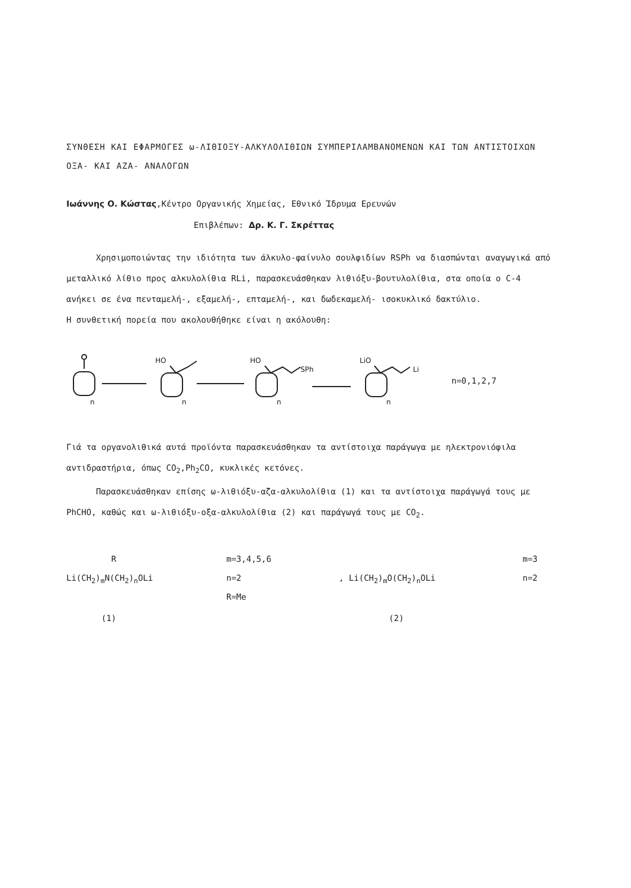ΣΥΝΘΕΣΗ ΚΑΙ ΕΦΑΡΜΟΓΕΣ ω-ΛΙΘΙΟΞΥ-ΑΛΚΥΛΟΛΙΘΙΩΝ ΣΥΜΠΕΡΙΛΑΜΒΑΝΟΜΕΝΩΝ ΚΑΙ ΤΩΝ ΑΝΤΙΣΤΟΙΧΩΝ ΟΞΑ- ΚΑΙ ΑΖΑ- ΑΝΑΛΟΓΩΝ
Ιωάννης Ο. Κώστας,Κέντρο Οργανικής Χημείας, Εθνικό Ίδρυμα Ερευνών
Επιβλέπων: Δρ. Κ. Γ. Σκρέττας
Χρησιμοποιώντας την ιδιότητα των άλκυλο-φαίνυλο σουλφιδίων RSPh να διασπώνται αναγωγικά από μεταλλικό λίθιο προς αλκυλολίθια RLi, παρασκευάσθηκαν λιθιόξυ-βουτυλολίθια, στα οποία ο C-4 ανήκει σε ένα πενταμελή-, εξαμελή-, επταμελή-, και δωδεκαμελή- ισοκυκλικό δακτύλιο.
Η συνθετική πορεία που ακολουθήθηκε είναι η ακόλουθη:
n
HO
n
HO
SPh
n
LiO
Li
n
n=0,1,2,7
Γιά τα οργανολιθικά αυτά προϊόντα παρασκευάσθηκαν τα αντίστοιχα παράγωγα με ηλεκτρονιόφιλα αντιδραστήρια, όπως CO<sub>2</sub>,Ph<sub>2</sub>CO, κυκλικές κετόνες.
Παρασκευάσθηκαν επίσης ω-λιθιόξυ-αζα-αλκυλολίθια (1) και τα αντίστοιχα παράγωγά τους με PhCHO, καθώς και ω-λιθιόξυ-οξα-αλκυλολίθια (2) και παράγωγά τους με CO<sub>2</sub>.
R
Li(CH<sub>2</sub>)<sub>m</sub>N(CH<sub>2</sub>)<sub>n</sub>OLi
(1)
m=3,4,5,6
n=2
R=Me
, Li(CH<sub>2</sub>)<sub>m</sub>O(CH<sub>2</sub>)<sub>n</sub>OLi
(2)
m=3
n=2